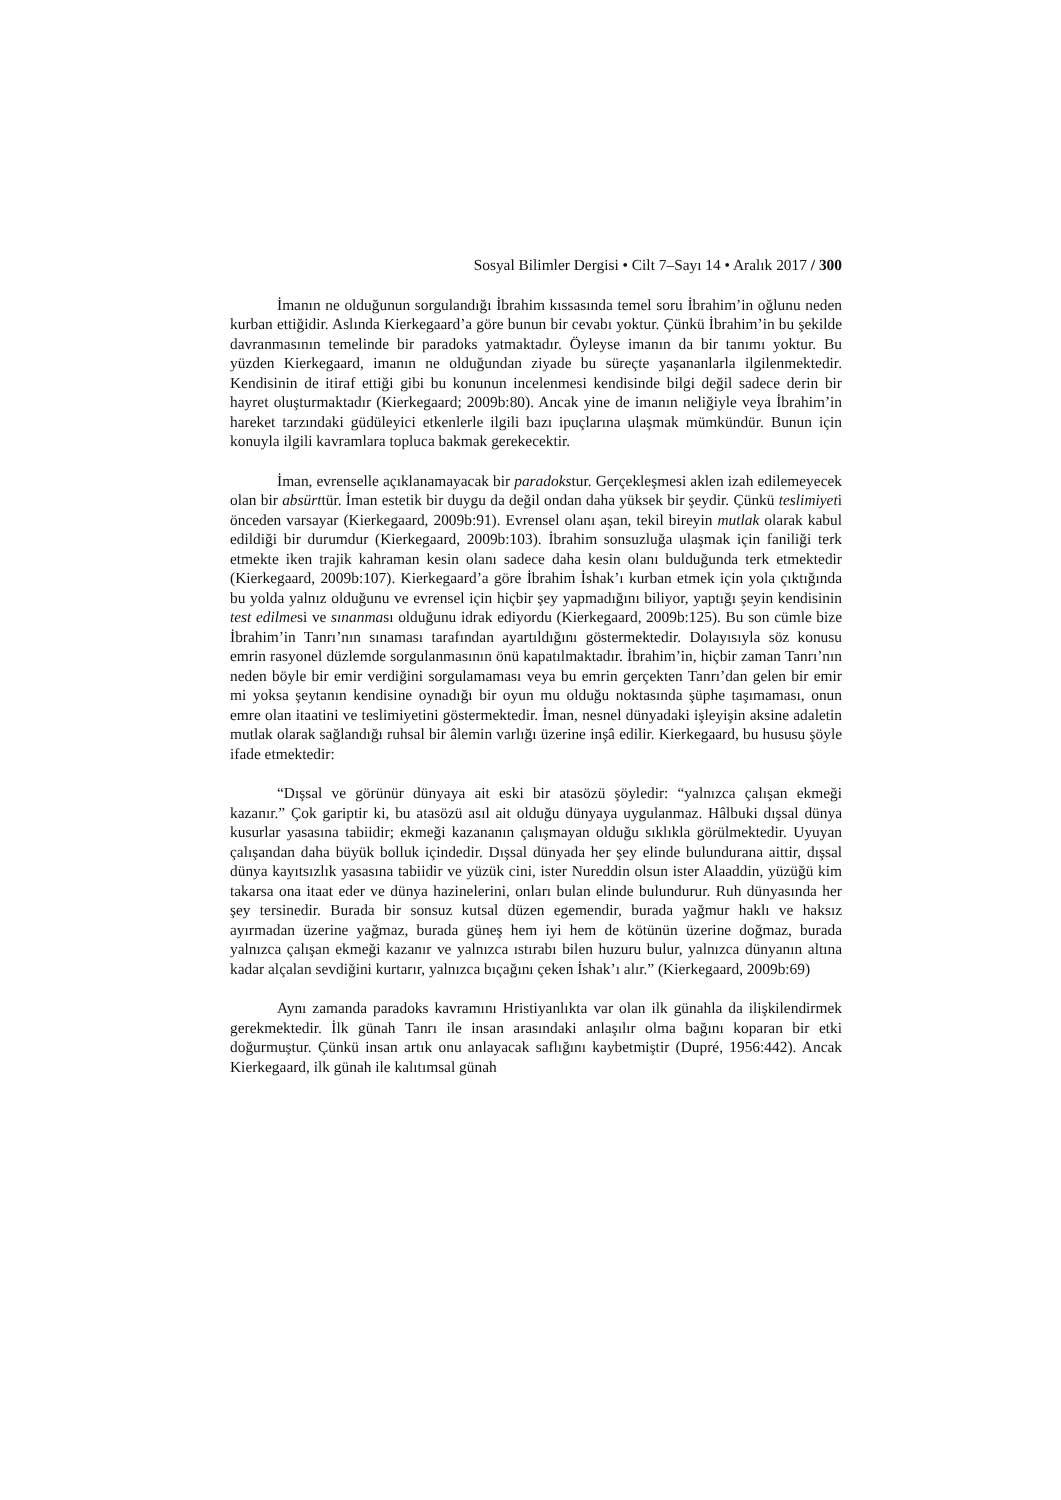Sosyal Bilimler Dergisi • Cilt 7–Sayı 14 • Aralık 2017 / 300
İmanın ne olduğunun sorgulandığı İbrahim kıssasında temel soru İbrahim’in oğlunu neden kurban ettiğidir. Aslında Kierkegaard’a göre bunun bir cevabı yoktur. Çünkü İbrahim’in bu şekilde davranmasının temelinde bir paradoks yatmaktadır. Öyleyse imanın da bir tanımı yoktur. Bu yüzden Kierkegaard, imanın ne olduğundan ziyade bu süreçte yaşananlarla ilgilenmektedir. Kendisinin de itiraf ettiği gibi bu konunun incelenmesi kendisinde bilgi değil sadece derin bir hayret oluşturmaktadır (Kierkegaard; 2009b:80). Ancak yine de imanın neliğiyle veya İbrahim’in hareket tarzındaki güdüleyici etkenlerle ilgili bazı ipuçlarına ulaşmak mümkündür. Bunun için konuyla ilgili kavramlara topluca bakmak gerekecektir.
İman, evrenselle açıklanamayacak bir paradokstur. Gerçekleşmesi aklen izah edilemeyecek olan bir absürttür. İman estetik bir duygu da değil ondan daha yüksek bir şeydir. Çünkü teslimiyeti önceden varsayar (Kierkegaard, 2009b:91). Evrensel olanı aşan, tekil bireyin mutlak olarak kabul edildiği bir durumdur (Kierkegaard, 2009b:103). İbrahim sonsuzluğa ulaşmak için faniliği terk etmekte iken trajik kahraman kesin olanı sadece daha kesin olanı bulduğunda terk etmektedir (Kierkegaard, 2009b:107). Kierkegaard’a göre İbrahim İshak’ı kurban etmek için yola çıktığında bu yolda yalnız olduğunu ve evrensel için hiçbir şey yapmadığını biliyor, yaptığı şeyin kendisinin test edilmesi ve sınanması olduğunu idrak ediyordu (Kierkegaard, 2009b:125). Bu son cümle bize İbrahim’in Tanrı’nın sınaması tarafından ayartıldığını göstermektedir. Dolayısıyla söz konusu emrin rasyonel düzlemde sorgulanmasının önü kapatılmaktadır. İbrahim’in, hiçbir zaman Tanrı’nın neden böyle bir emir verdiğini sorgulamaması veya bu emrin gerçekten Tanrı’dan gelen bir emir mi yoksa şeytanın kendisine oynadığı bir oyun mu olduğu noktasında şüphe taşımaması, onun emre olan itaatini ve teslimiyetini göstermektedir. İman, nesnel dünyadaki işleyişin aksine adaletin mutlak olarak sağlandığı ruhsal bir âlemin varlığı üzerine inşâ edilir. Kierkegaard, bu hususu şöyle ifade etmektedir:
“Dışsal ve görünür dünyaya ait eski bir atasözü şöyledir: “yalnızca çalışan ekmeği kazanır.” Çok gariptir ki, bu atasözü asıl ait olduğu dünyaya uygulanmaz. Hâlbuki dışsal dünya kusurlar yasasına tabiidir; ekmeği kazananın çalışmayan olduğu sıklıkla görülmektedir. Uyuyan çalışandan daha büyük bolluk içindedir. Dışsal dünyada her şey elinde bulundurana aittir, dışsal dünya kayıtsızlık yasasına tabiidir ve yüzük cini, ister Nureddin olsun ister Alaaddin, yüzüğü kim takarsa ona itaat eder ve dünya hazinelerini, onları bulan elinde bulundurur. Ruh dünyasında her şey tersinedir. Burada bir sonsuz kutsal düzen egemendir, burada yağmur haklı ve haksız ayırmadan üzerine yağmaz, burada güneş hem iyi hem de kötünün üzerine doğmaz, burada yalnızca çalışan ekmeği kazanır ve yalnızca ıstırabı bilen huzuru bulur, yalnızca dünyanın altına kadar alçalan sevdiğini kurtarır, yalnızca bıçağını çeken İshak’ı alır.” (Kierkegaard, 2009b:69)
Aynı zamanda paradoks kavramını Hristiyanlıkta var olan ilk günahla da ilişkilendirmek gerekmektedir. İlk günah Tanrı ile insan arasındaki anlaşılır olma bağını koparan bir etki doğurmuştur. Çünkü insan artık onu anlayacak saflığını kaybetmiştir (Dupré, 1956:442). Ancak Kierkegaard, ilk günah ile kalıtımsal günah